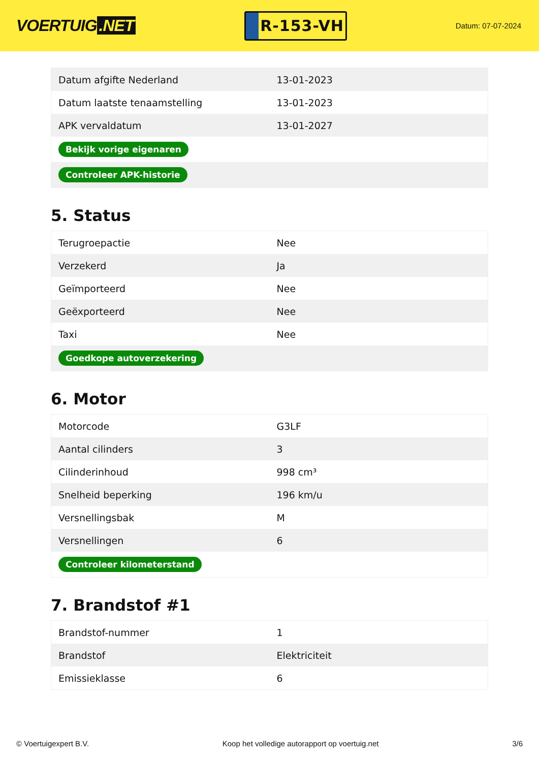VOERTUIG.NET
R-153-VH
Datum: 07-07-2024
| Datum afgifte Nederland | 13-01-2023 |
| Datum laatste tenaamstelling | 13-01-2023 |
| APK vervaldatum | 13-01-2027 |
| Bekijk vorige eigenaren | |
| Controleer APK-historie | |
5. Status
| Terugroepactie | Nee |
| Verzekerd | Ja |
| Geïmporteerd | Nee |
| Geëxporteerd | Nee |
| Taxi | Nee |
| Goedkope autoverzekering | |
6. Motor
| Motorcode | G3LF |
| Aantal cilinders | 3 |
| Cilinderinhoud | 998 cm³ |
| Snelheid beperking | 196 km/u |
| Versnellingsbak | M |
| Versnellingen | 6 |
| Controleer kilometerstand | |
7. Brandstof #1
| Brandstof-nummer | 1 |
| Brandstof | Elektriciteit |
| Emissieklasse | 6 |
© Voertuigexpert B.V. Koop het volledige autorapport op voertuig.net 3/6